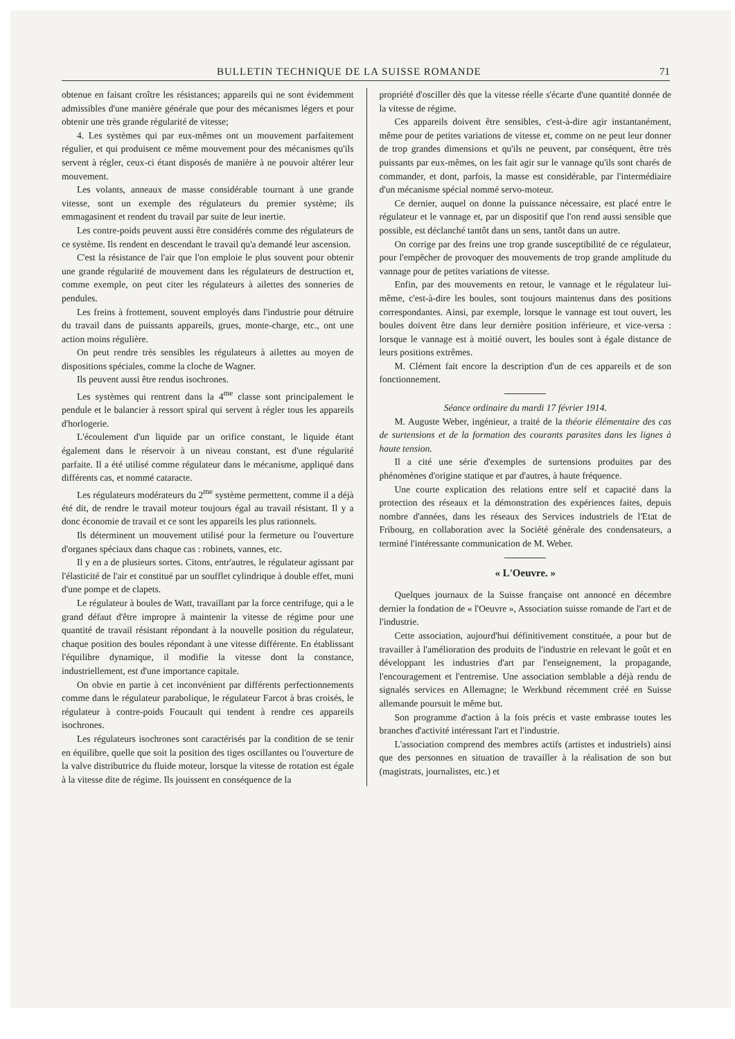BULLETIN TECHNIQUE DE LA SUISSE ROMANDE 71
obtenue en faisant croître les résistances; appareils qui ne sont évidemment admissibles d'une manière générale que pour des mécanismes légers et pour obtenir une très grande régularité de vitesse;
4. Les systèmes qui par eux-mêmes ont un mouvement parfaitement régulier, et qui produisent ce même mouvement pour des mécanismes qu'ils servent à régler, ceux-ci étant disposés de manière à ne pouvoir altérer leur mouvement.
Les volants, anneaux de masse considérable tournant à une grande vitesse, sont un exemple des régulateurs du premier système; ils emmagasinent et rendent du travail par suite de leur inertie.
Les contre-poids peuvent aussi être considérés comme des régulateurs de ce système. Ils rendent en descendant le travail qu'a demandé leur ascension.
C'est la résistance de l'air que l'on emploie le plus souvent pour obtenir une grande régularité de mouvement dans les régulateurs de destruction et, comme exemple, on peut citer les régulateurs à ailettes des sonneries de pendules.
Les freins à frottement, souvent employés dans l'industrie pour détruire du travail dans de puissants appareils, grues, monte-charge, etc., ont une action moins régulière.
On peut rendre très sensibles les régulateurs à ailettes au moyen de dispositions spéciales, comme la cloche de Wagner.
Ils peuvent aussi être rendus isochrones.
Les systèmes qui rentrent dans la 4<sup>me</sup> classe sont principalement le pendule et le balancier à ressort spiral qui servent à régler tous les appareils d'horlogerie.
L'écoulement d'un liquide par un orifice constant, le liquide étant également dans le réservoir à un niveau constant, est d'une régularité parfaite. Il a été utilisé comme régulateur dans le mécanisme, appliqué dans différents cas, et nommé cataracte.
Les régulateurs modérateurs du 2<sup>me</sup> système permettent, comme il a déjà été dit, de rendre le travail moteur toujours égal au travail résistant. Il y a donc économie de travail et ce sont les appareils les plus rationnels.
Ils déterminent un mouvement utilisé pour la fermeture ou l'ouverture d'organes spéciaux dans chaque cas : robinets, vannes, etc.
Il y en a de plusieurs sortes. Citons, entr'autres, le régulateur agissant par l'élasticité de l'air et constitué par un soufflet cylindrique à double effet, muni d'une pompe et de clapets.
Le régulateur à boules de Watt, travaillant par la force centrifuge, qui a le grand défaut d'être impropre à maintenir la vitesse de régime pour une quantité de travail résistant répondant à la nouvelle position du régulateur, chaque position des boules répondant à une vitesse différente. En établissant l'équilibre dynamique, il modifie la vitesse dont la constance, industriellement, est d'une importance capitale.
On obvie en partie à cet inconvénient par différents perfectionnements comme dans le régulateur parabolique, le régulateur Farcot à bras croisés, le régulateur à contre-poids Foucault qui tendent à rendre ces appareils isochrones.
Les régulateurs isochrones sont caractérisés par la condition de se tenir en équilibre, quelle que soit la position des tiges oscillantes ou l'ouverture de la valve distributrice du fluide moteur, lorsque la vitesse de rotation est égale à la vitesse dite de régime. Ils jouissent en conséquence de la
propriété d'osciller dès que la vitesse réelle s'écarte d'une quantité donnée de la vitesse de régime.
Ces appareils doivent être sensibles, c'est-à-dire agir instantanément, même pour de petites variations de vitesse et, comme on ne peut leur donner de trop grandes dimensions et qu'ils ne peuvent, par conséquent, être très puissants par eux-mêmes, on les fait agir sur le vannage qu'ils sont charés de commander, et dont, parfois, la masse est considérable, par l'intermédiaire d'un mécanisme spécial nommé servo-moteur.
Ce dernier, auquel on donne la puissance nécessaire, est placé entre le régulateur et le vannage et, par un dispositif que l'on rend aussi sensible que possible, est déclanché tantôt dans un sens, tantôt dans un autre.
On corrige par des freins une trop grande susceptibilité de ce régulateur, pour l'empêcher de provoquer des mouvements de trop grande amplitude du vannage pour de petites variations de vitesse.
Enfin, par des mouvements en retour, le vannage et le régulateur lui-même, c'est-à-dire les boules, sont toujours maintenus dans des positions correspondantes. Ainsi, par exemple, lorsque le vannage est tout ouvert, les boules doivent être dans leur dernière position inférieure, et vice-versa : lorsque le vannage est à moitié ouvert, les boules sont à égale distance de leurs positions extrêmes.
M. Clément fait encore la description d'un de ces appareils et de son fonctionnement.
Séance ordinaire du mardi 17 février 1914.
M. Auguste Weber, ingénieur, a traité de la théorie élémentaire des cas de surtensions et de la formation des courants parasites dans les lignes à haute tension.
Il a cité une série d'exemples de surtensions produites par des phénomènes d'origine statique et par d'autres, à haute fréquence.
Une courte explication des relations entre self et capacité dans la protection des réseaux et la démonstration des expériences faites, depuis nombre d'années, dans les réseaux des Services industriels de l'Etat de Fribourg, en collaboration avec la Société générale des condensateurs, a terminé l'intéressante communication de M. Weber.
« L'Oeuvre. »
Quelques journaux de la Suisse française ont annoncé en décembre dernier la fondation de « l'Oeuvre », Association suisse romande de l'art et de l'industrie.
Cette association, aujourd'hui définitivement constituée, a pour but de travailler à l'amélioration des produits de l'industrie en relevant le goût et en développant les industries d'art par l'enseignement, la propagande, l'encouragement et l'entremise. Une association semblable a déjà rendu de signalés services en Allemagne; le Werkbund récemment créé en Suisse allemande poursuit le même but.
Son programme d'action à la fois précis et vaste embrasse toutes les branches d'activité intéressant l'art et l'industrie.
L'association comprend des membres actifs (artistes et industriels) ainsi que des personnes en situation de travailler à la réalisation de son but (magistrats, journalistes, etc.) et